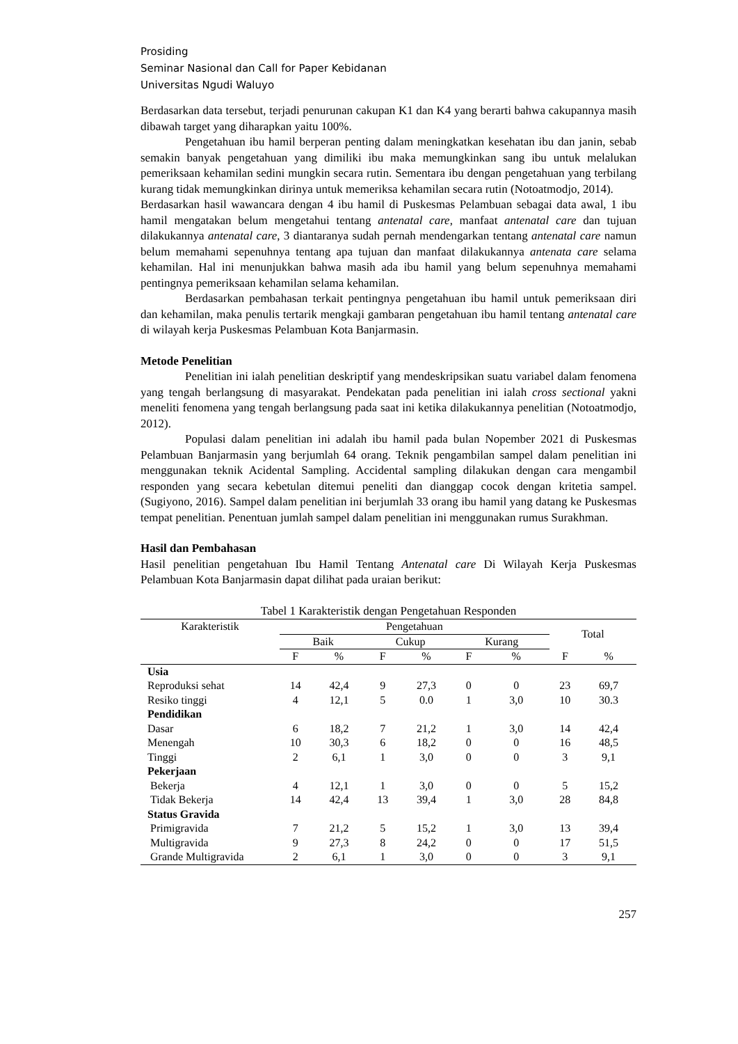Prosiding
Seminar Nasional dan Call for Paper Kebidanan
Universitas Ngudi Waluyo
Berdasarkan data tersebut, terjadi penurunan cakupan K1 dan K4 yang berarti bahwa cakupannya masih dibawah target yang diharapkan yaitu 100%.
Pengetahuan ibu hamil berperan penting dalam meningkatkan kesehatan ibu dan janin, sebab semakin banyak pengetahuan yang dimiliki ibu maka memungkinkan sang ibu untuk melalukan pemeriksaan kehamilan sedini mungkin secara rutin. Sementara ibu dengan pengetahuan yang terbilang kurang tidak memungkinkan dirinya untuk memeriksa kehamilan secara rutin (Notoatmodjo, 2014).
Berdasarkan hasil wawancara dengan 4 ibu hamil di Puskesmas Pelambuan sebagai data awal, 1 ibu hamil mengatakan belum mengetahui tentang antenatal care, manfaat antenatal care dan tujuan dilakukannya antenatal care, 3 diantaranya sudah pernah mendengarkan tentang antenatal care namun belum memahami sepenuhnya tentang apa tujuan dan manfaat dilakukannya antenata care selama kehamilan. Hal ini menunjukkan bahwa masih ada ibu hamil yang belum sepenuhnya memahami pentingnya pemeriksaan kehamilan selama kehamilan.
Berdasarkan pembahasan terkait pentingnya pengetahuan ibu hamil untuk pemeriksaan diri dan kehamilan, maka penulis tertarik mengkaji gambaran pengetahuan ibu hamil tentang antenatal care di wilayah kerja Puskesmas Pelambuan Kota Banjarmasin.
Metode Penelitian
Penelitian ini ialah penelitian deskriptif yang mendeskripsikan suatu variabel dalam fenomena yang tengah berlangsung di masyarakat. Pendekatan pada penelitian ini ialah cross sectional yakni meneliti fenomena yang tengah berlangsung pada saat ini ketika dilakukannya penelitian (Notoatmodjo, 2012).
Populasi dalam penelitian ini adalah ibu hamil pada bulan Nopember 2021 di Puskesmas Pelambuan Banjarmasin yang berjumlah 64 orang. Teknik pengambilan sampel dalam penelitian ini menggunakan teknik Acidental Sampling. Accidental sampling dilakukan dengan cara mengambil responden yang secara kebetulan ditemui peneliti dan dianggap cocok dengan kritetia sampel. (Sugiyono, 2016). Sampel dalam penelitian ini berjumlah 33 orang ibu hamil yang datang ke Puskesmas tempat penelitian. Penentuan jumlah sampel dalam penelitian ini menggunakan rumus Surakhman.
Hasil dan Pembahasan
Hasil penelitian pengetahuan Ibu Hamil Tentang Antenatal care Di Wilayah Kerja Puskesmas Pelambuan Kota Banjarmasin dapat dilihat pada uraian berikut:
Tabel 1 Karakteristik dengan Pengetahuan Responden
| Karakteristik | Pengetahuan | | | | | | Total | |
| --- | --- | --- | --- | --- | --- | --- | --- | --- |
| | Baik | | Cukup | | Kurang | | | |
| | F | % | F | % | F | % | F | % |
| Usia | | | | | | | | |
| Reproduksi sehat | 14 | 42,4 | 9 | 27,3 | 0 | 0 | 23 | 69,7 |
| Resiko tinggi | 4 | 12,1 | 5 | 0.0 | 1 | 3,0 | 10 | 30.3 |
| Pendidikan | | | | | | | | |
| Dasar | 6 | 18,2 | 7 | 21,2 | 1 | 3,0 | 14 | 42,4 |
| Menengah | 10 | 30,3 | 6 | 18,2 | 0 | 0 | 16 | 48,5 |
| Tinggi | 2 | 6,1 | 1 | 3,0 | 0 | 0 | 3 | 9,1 |
| Pekerjaan | | | | | | | | |
| Bekerja | 4 | 12,1 | 1 | 3,0 | 0 | 0 | 5 | 15,2 |
| Tidak Bekerja | 14 | 42,4 | 13 | 39,4 | 1 | 3,0 | 28 | 84,8 |
| Status Gravida | | | | | | | | |
| Primigravida | 7 | 21,2 | 5 | 15,2 | 1 | 3,0 | 13 | 39,4 |
| Multigravida | 9 | 27,3 | 8 | 24,2 | 0 | 0 | 17 | 51,5 |
| Grande Multigravida | 2 | 6,1 | 1 | 3,0 | 0 | 0 | 3 | 9,1 |
257